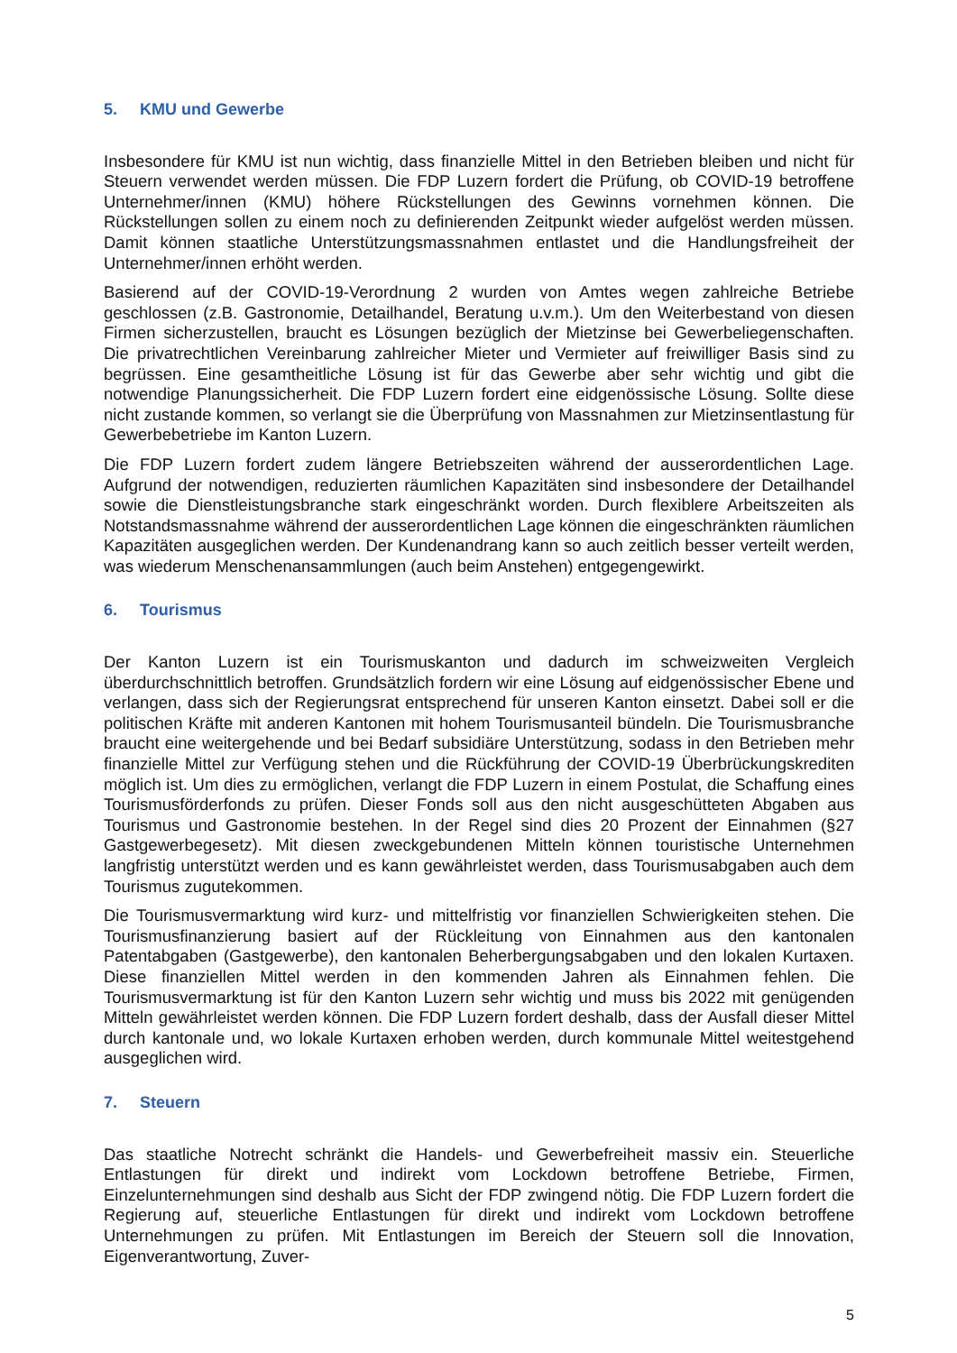5. KMU und Gewerbe
Insbesondere für KMU ist nun wichtig, dass finanzielle Mittel in den Betrieben bleiben und nicht für Steuern verwendet werden müssen. Die FDP Luzern fordert die Prüfung, ob COVID-19 betroffene Unternehmer/innen (KMU) höhere Rückstellungen des Gewinns vornehmen können. Die Rückstellungen sollen zu einem noch zu definierenden Zeitpunkt wieder aufgelöst werden müssen. Damit können staatliche Unterstützungsmassnahmen entlastet und die Handlungsfreiheit der Unternehmer/innen erhöht werden.
Basierend auf der COVID-19-Verordnung 2 wurden von Amtes wegen zahlreiche Betriebe geschlossen (z.B. Gastronomie, Detailhandel, Beratung u.v.m.). Um den Weiterbestand von diesen Firmen sicherzustellen, braucht es Lösungen bezüglich der Mietzinse bei Gewerbeliegenschaften. Die privatrechtlichen Vereinbarung zahlreicher Mieter und Vermieter auf freiwilliger Basis sind zu begrüssen. Eine gesamtheitliche Lösung ist für das Gewerbe aber sehr wichtig und gibt die notwendige Planungssicherheit. Die FDP Luzern fordert eine eidgenössische Lösung. Sollte diese nicht zustande kommen, so verlangt sie die Überprüfung von Massnahmen zur Mietzinsentlastung für Gewerbebetriebe im Kanton Luzern.
Die FDP Luzern fordert zudem längere Betriebszeiten während der ausserordentlichen Lage. Aufgrund der notwendigen, reduzierten räumlichen Kapazitäten sind insbesondere der Detailhandel sowie die Dienstleistungsbranche stark eingeschränkt worden. Durch flexiblere Arbeitszeiten als Notstandsmassnahme während der ausserordentlichen Lage können die eingeschränkten räumlichen Kapazitäten ausgeglichen werden. Der Kundenandrang kann so auch zeitlich besser verteilt werden, was wiederum Menschenansammlungen (auch beim Anstehen) entgegengewirkt.
6. Tourismus
Der Kanton Luzern ist ein Tourismuskanton und dadurch im schweizweiten Vergleich überdurchschnittlich betroffen. Grundsätzlich fordern wir eine Lösung auf eidgenössischer Ebene und verlangen, dass sich der Regierungsrat entsprechend für unseren Kanton einsetzt. Dabei soll er die politischen Kräfte mit anderen Kantonen mit hohem Tourismusanteil bündeln. Die Tourismusbranche braucht eine weitergehende und bei Bedarf subsidiäre Unterstützung, sodass in den Betrieben mehr finanzielle Mittel zur Verfügung stehen und die Rückführung der COVID-19 Überbrückungskrediten möglich ist. Um dies zu ermöglichen, verlangt die FDP Luzern in einem Postulat, die Schaffung eines Tourismusförderfonds zu prüfen. Dieser Fonds soll aus den nicht ausgeschütteten Abgaben aus Tourismus und Gastronomie bestehen. In der Regel sind dies 20 Prozent der Einnahmen (§27 Gastgewerbegesetz). Mit diesen zweckgebundenen Mitteln können touristische Unternehmen langfristig unterstützt werden und es kann gewährleistet werden, dass Tourismusabgaben auch dem Tourismus zugutekommen.
Die Tourismusvermarktung wird kurz- und mittelfristig vor finanziellen Schwierigkeiten stehen. Die Tourismusfinanzierung basiert auf der Rückleitung von Einnahmen aus den kantonalen Patentabgaben (Gastgewerbe), den kantonalen Beherbergungsabgaben und den lokalen Kurtaxen. Diese finanziellen Mittel werden in den kommenden Jahren als Einnahmen fehlen. Die Tourismusvermarktung ist für den Kanton Luzern sehr wichtig und muss bis 2022 mit genügenden Mitteln gewährleistet werden können. Die FDP Luzern fordert deshalb, dass der Ausfall dieser Mittel durch kantonale und, wo lokale Kurtaxen erhoben werden, durch kommunale Mittel weitestgehend ausgeglichen wird.
7. Steuern
Das staatliche Notrecht schränkt die Handels- und Gewerbefreiheit massiv ein. Steuerliche Entlastungen für direkt und indirekt vom Lockdown betroffene Betriebe, Firmen, Einzelunternehmungen sind deshalb aus Sicht der FDP zwingend nötig. Die FDP Luzern fordert die Regierung auf, steuerliche Entlastungen für direkt und indirekt vom Lockdown betroffene Unternehmungen zu prüfen. Mit Entlastungen im Bereich der Steuern soll die Innovation, Eigenverantwortung, Zuver-
5